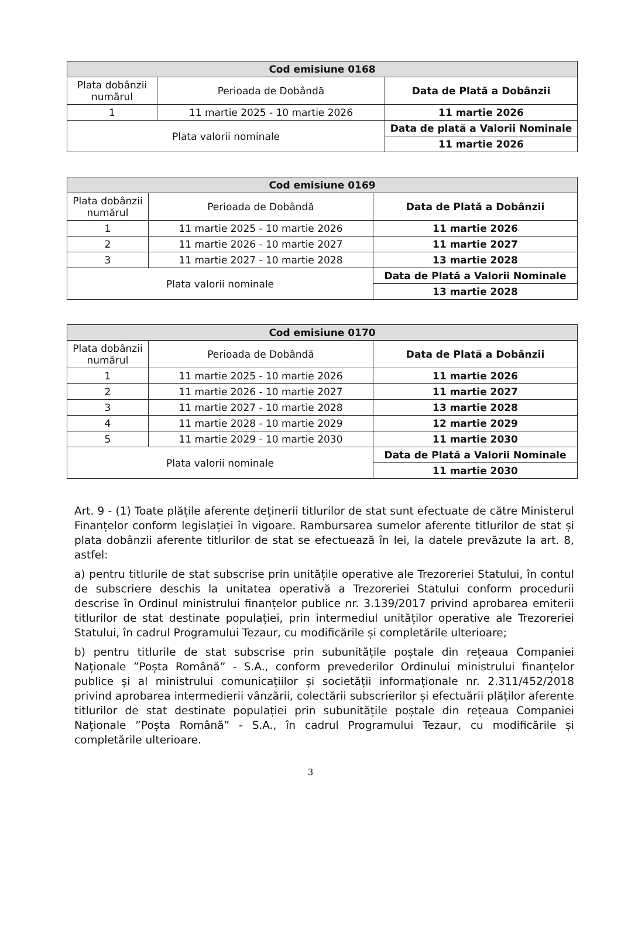| Cod emisiune 0168 | | |
| --- | --- | --- |
| Plata dobânzii numărul | Perioada de Dobândă | Data de Plată a Dobânzii |
| 1 | 11 martie 2025 - 10 martie 2026 | 11 martie 2026 |
| Plata valorii nominale | | Data de plată a Valorii Nominale |
| | | 11 martie 2026 |
| Cod emisiune 0169 | | |
| --- | --- | --- |
| Plata dobânzii numărul | Perioada de Dobândă | Data de Plată a Dobânzii |
| 1 | 11 martie 2025 - 10 martie 2026 | 11 martie 2026 |
| 2 | 11 martie 2026 - 10 martie 2027 | 11 martie 2027 |
| 3 | 11 martie 2027 - 10 martie 2028 | 13 martie 2028 |
| Plata valorii nominale | | Data de Plată a Valorii Nominale |
| | | 13 martie 2028 |
| Cod emisiune 0170 | | |
| --- | --- | --- |
| Plata dobânzii numărul | Perioada de Dobândă | Data de Plată a Dobânzii |
| 1 | 11 martie 2025 - 10 martie 2026 | 11 martie 2026 |
| 2 | 11 martie 2026 - 10 martie 2027 | 11 martie 2027 |
| 3 | 11 martie 2027 - 10 martie 2028 | 13 martie 2028 |
| 4 | 11 martie 2028 - 10 martie 2029 | 12 martie 2029 |
| 5 | 11 martie 2029 - 10 martie 2030 | 11 martie 2030 |
| Plata valorii nominale | | Data de Plată a Valorii Nominale |
| | | 11 martie 2030 |
Art. 9 - (1) Toate plățile aferente deținerii titlurilor de stat sunt efectuate de către Ministerul Finanțelor conform legislației în vigoare. Rambursarea sumelor aferente titlurilor de stat și plata dobânzii aferente titlurilor de stat se efectuează în lei, la datele prevăzute la art. 8, astfel:
a) pentru titlurile de stat subscrise prin unitățile operative ale Trezoreriei Statului, în contul de subscriere deschis la unitatea operativă a Trezoreriei Statului conform procedurii descrise în Ordinul ministrului finanțelor publice nr. 3.139/2017 privind aprobarea emiterii titlurilor de stat destinate populației, prin intermediul unităților operative ale Trezoreriei Statului, în cadrul Programului Tezaur, cu modificările și completările ulterioare;
b) pentru titlurile de stat subscrise prin subunitățile poștale din rețeaua Companiei Naționale ”Poșta Română” - S.A., conform prevederilor Ordinului ministrului finanțelor publice și al ministrului comunicațiilor și societății informaționale nr. 2.311/452/2018 privind aprobarea intermedierii vânzării, colectării subscrierilor și efectuării plăților aferente titlurilor de stat destinate populației prin subunitățile poștale din rețeaua Companiei Naționale ”Poșta Română” - S.A., în cadrul Programului Tezaur, cu modificările și completările ulterioare.
3